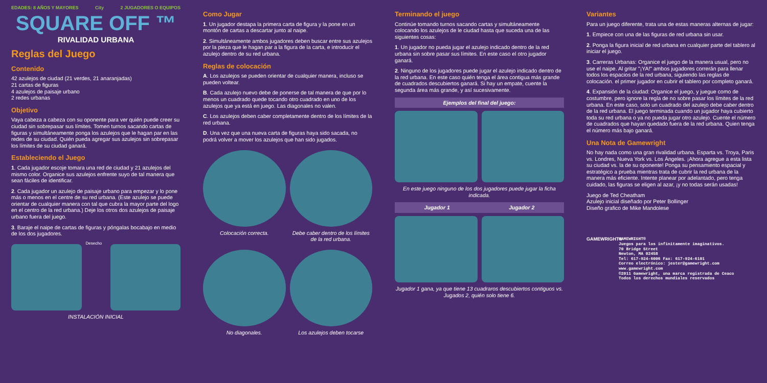EDADES: 8 AÑOS Y MAYORES City 2 JUGADORES O EQUIPOS
SQUARE OFF ™
RIVALIDAD URBANA
Reglas del Juego
Contenido
42 azulejos de ciudad (21 verdes, 21 anaranjadas)
21 cartas de figuras
4 azulejos de paisaje urbano
2 redes urbanas
Objetivo
Vaya cabeza a cabeza con su oponente para ver quién puede creer su ciudad sin sobrepasar sus límites. Tomen turnos sacando cartas de figuras y simultáneamente ponga los azulejos que le hagan par en las redes de su ciudad. Quién pueda agregar sus azulejos sin sobrepasar los límites de su ciudad ganará.
Estableciendo el Juego
1. Cada jugador escoje tomara una red de ciudad y 21 azulejos del mismo color. Organice sus azulejos enfrente suyo de tal manera que sean fáciles de identificar.
2. Cada jugador un azulejo de paisaje urbano para empezar y lo pone más o menos en el centre de su red urbana. (Este azulejo se puede orientar de cualquier manera con tal que cubra la mayor parte del logo en el centro de la red urbana.) Deje los otros dos azulejos de paisaje urbano fuera del juego.
3. Baraje el naipe de cartas de figuras y póngalas bocabajo en medio de los dos jugadores.
Desecho
INSTALACIÓN INICIAL
Como Jugar
1. Un jugador destapa la primera carta de figura y la pone en un montón de cartas a descartar junto al naipe.
2. Simultáneamente ambos jugadores deben buscar entre sus azulejos por la pieza que le hagan par a la figura de la carta, e introducir el azulejo dentro de su red urbana.
Reglas de colocación
A. Los azulejos se pueden orientar de cualquier manera, incluso se pueden voltear.
B. Cada azulejo nuevo debe de ponerse de tal manera de que por lo menos un cuadrado quede tocando otro cuadrado en uno de los azulejos que ya está en juego. Las diagonales no valen.
C. Los azulejos deben caber completamente dentro de los límites de la red urbana.
D. Una vez que una nueva carta de figuras haya sido sacada, no podrá volver a mover los azulejos que han sido jugados.
Colocación correcta. Debe caber dentro de los límites de la red urbana.
No diagonales. Los azulejos deben tocarse
Terminando el juego
Continúe tomando turnos sacando cartas y simultáneamente colocando los azulejos de le ciudad hasta que suceda una de las siguientes cosas:
1. Un jugador no pueda jugar el azulejo indicado dentro de la red urbana sin sobre pasar sus límites. En este caso el otro jugador ganará.
2. Ninguno de los jugadores puede jugar el azulejo indicado dentro de la red urbana. En este caso quién tenga el área contigua más grande de cuadrados descubiertos ganará. Si hay un empate, cuente la segunda área más grande, y así sucesivamente.
Ejemplos del final del juego:
En este juego ninguno de los dos jugadores puede jugar la ficha indicada.
Jugador 1 Jugador 2
Jugador 1 gana, ya que tiene 13 cuadraros descubiertos contiguos vs. Jugados 2, quién solo tiene 6.
Variantes
Para un juego diferente, trata una de estas maneras alternas de jugar:
1. Empiece con una de las figuras de red urbana sin usar.
2. Ponga la figura inicial de red urbana en cualquier parte del tablero al iniciar el juego.
3. Carreras Urbanas: Organice el juego de la manera usual, pero no use el naipe. Al gritar "¡YA!" ambos jugadores correrán para llenar todos los espacios de la red urbana, siguiendo las reglas de colocación. el primer jugador en cubrir el tablero por completo ganará.
4. Expansión de la ciudad: Organice el juego, y juegue como de costumbre, pero ignore la regla de no sobre pasar los límites de la red urbana. En este caso, solo un cuadrado del azulejo debe caber dentro de la red urbana. El juego terminada cuando un jugador haya cubierto toda su red urbana o ya no pueda jugar otro azulejo. Cuente el número de cuadrados que hayan quedado fuera de la red urbana. Quien tenga el número más bajo ganará.
Una Nota de Gamewright
No hay nada como una gran rivalidad urbana. Esparta vs. Troya, Paris vs. Londres, Nueva York vs. Los Ángeles. ¡Ahora agregue a esta lista su ciudad vs. la de su oponente! Ponga su pensamiento espacial y estratégico a prueba mientras trata de cubrir la red urbana de la manera más eficiente. Intente planear por adelantado, pero tenga cuidado, las figuras se eligen al azar, ¡y no todas serán usadas!
Juego de Ted Cheatham
Azulejo inicial diseñado por Peter Bollinger
Diseño grafico de Mike Mandolese
GAMEWRIGHT®
GAMEWRIGHT®
Juegos para los infinitamente imaginativos.
70 Bridge Street
Newton, MA 02458
Tel: 617-924-6006 Fax: 617-924-6101
Correo electrónico: jester@gamewright.com
www.gamewright.com
©2011 Gamewright, una marca registrada de Ceaco
Todos los derechos mundiales reservados